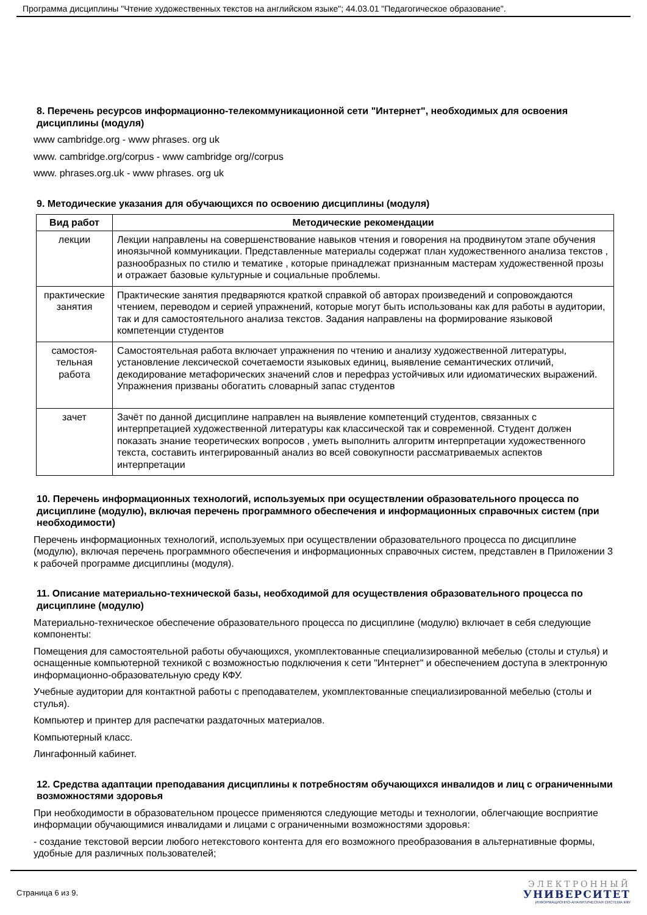Программа дисциплины "Чтение художественных текстов на английском языке"; 44.03.01 "Педагогическое образование".
8. Перечень ресурсов информационно-телекоммуникационной сети "Интернет", необходимых для освоения дисциплины (модуля)
www cambridge.org - www phrases. org uk
www. cambridge.org/corpus - www cambridge org//corpus
www. phrases.org.uk - www phrases. org uk
9. Методические указания для обучающихся по освоению дисциплины (модуля)
| Вид работ | Методические рекомендации |
| --- | --- |
| лекции | Лекции направлены на совершенствование навыков чтения и говорения на продвинутом этапе обучения иноязычной коммуникации. Представленные материалы содержат план художественного анализа текстов , разнообразных по стилю и тематике , которые принадлежат признанным мастерам художественной прозы и отражает базовые культурные и социальные проблемы. |
| практические занятия | Практические занятия предваряются краткой справкой об авторах произведений и сопровождаются чтением, переводом и серией упражнений, которые могут быть использованы как для работы в аудитории, так и для самостоятельного анализа текстов. Задания направлены на формирование языковой компетенции студентов |
| самостоя-тельная работа | Самостоятельная работа включает упражнения по чтению и анализу художественной литературы, установление лексической сочетаемости языковых единиц, выявление семантических отличий, декодирование метафорических значений слов и перефраз устойчивых или идиоматических выражений. Упражнения призваны обогатить словарный запас студентов |
| зачет | Зачёт по данной дисциплине направлен на выявление компетенций студентов, связанных с интерпретацией художественной литературы как классической так и современной. Студент должен показать знание теоретических вопросов , уметь выполнить алгоритм интерпретации художественного текста, составить интегрированный анализ во всей совокупности рассматриваемых аспектов интерпретации |
10. Перечень информационных технологий, используемых при осуществлении образовательного процесса по дисциплине (модулю), включая перечень программного обеспечения и информационных справочных систем (при необходимости)
Перечень информационных технологий, используемых при осуществлении образовательного процесса по дисциплине (модулю), включая перечень программного обеспечения и информационных справочных систем, представлен в Приложении 3 к рабочей программе дисциплины (модуля).
11. Описание материально-технической базы, необходимой для осуществления образовательного процесса по дисциплине (модулю)
Материально-техническое обеспечение образовательного процесса по дисциплине (модулю) включает в себя следующие компоненты:
Помещения для самостоятельной работы обучающихся, укомплектованные специализированной мебелью (столы и стулья) и оснащенные компьютерной техникой с возможностью подключения к сети "Интернет" и обеспечением доступа в электронную информационно-образовательную среду КФУ.
Учебные аудитории для контактной работы с преподавателем, укомплектованные специализированной мебелью (столы и стулья).
Компьютер и принтер для распечатки раздаточных материалов.
Компьютерный класс.
Лингафонный кабинет.
12. Средства адаптации преподавания дисциплины к потребностям обучающихся инвалидов и лиц с ограниченными возможностями здоровья
При необходимости в образовательном процессе применяются следующие методы и технологии, облегчающие восприятие информации обучающимися инвалидами и лицами с ограниченными возможностями здоровья:
- создание текстовой версии любого нетекстового контента для его возможного преобразования в альтернативные формы, удобные для различных пользователей;
Страница 6 из 9.
ЭЛЕКТРОННЫЙ
УНИВЕРСИТЕТ
ИНФОРМАЦИОННО-АНАЛИТИЧЕСКАЯ СИСТЕМА КФУ